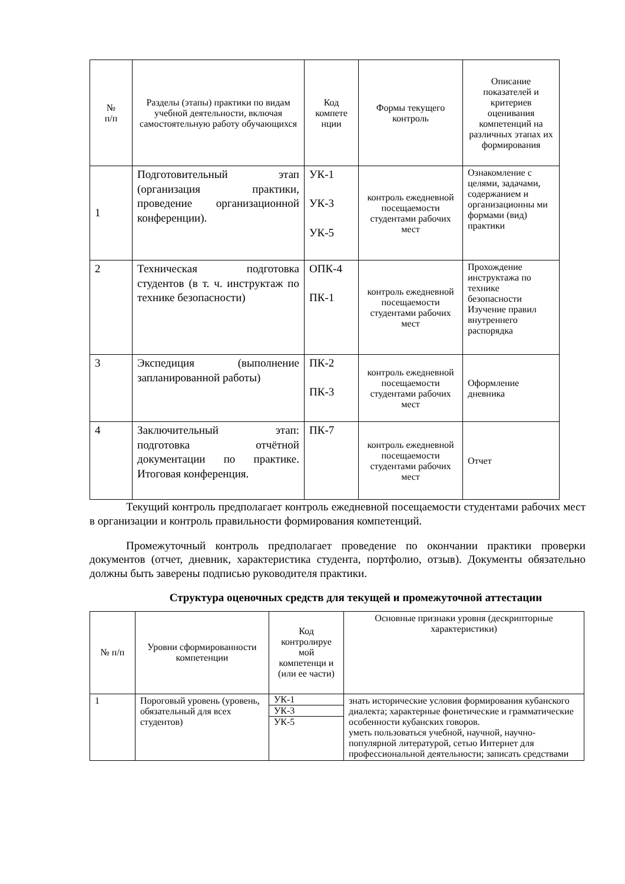| № п/п | Разделы (этапы) практики по видам учебной деятельности, включая самостоятельную работу обучающихся | Код компете нции | Формы текущего контроль | Описание показателей и критериев оценивания компетенций на различных этапах их формирования |
| --- | --- | --- | --- | --- |
| 1 | Подготовительный этап (организация практики, проведение организационной конференции). | УК-1 УК-3 УК-5 | контроль ежедневной посещаемости студентами рабочих мест | Ознакомление с целями, задачами, содержанием и организационны ми формами (вид) практики |
| 2 | Техническая подготовка студентов (в т. ч. инструктаж по технике безопасности) | ОПК-4 ПК-1 | контроль ежедневной посещаемости студентами рабочих мест | Прохождение инструктажа по технике безопасности Изучение правил внутреннего распорядка |
| 3 | Экспедиция (выполнение запланированной работы) | ПК-2 ПК-3 | контроль ежедневной посещаемости студентами рабочих мест | Оформление дневника |
| 4 | Заключительный этап: подготовка отчётной документации по практике. Итоговая конференция. | ПК-7 | контроль ежедневной посещаемости студентами рабочих мест | Отчет |
Текущий контроль предполагает контроль ежедневной посещаемости студентами рабочих мест в организации и контроль правильности формирования компетенций.
Промежуточный контроль предполагает проведение по окончании практики проверки документов (отчет, дневник, характеристика студента, портфолио, отзыв). Документы обязательно должны быть заверены подписью руководителя практики.
Структура оценочных средств для текущей и промежуточной аттестации
| № п/п | Уровни сформированности компетенции | Код контролируе мой компетенци и (или ее части) | Основные признаки уровня (дескрипторные характеристики) |
| --- | --- | --- | --- |
| 1 | Пороговый уровень (уровень, обязательный для всех студентов) | УК-1 УК-3 УК-5 | знать исторические условия формирования кубанского диалекта; характерные фонетические и грамматические особенности кубанских говоров. уметь пользоваться учебной, научной, научно-популярной литературой, сетью Интернет для профессиональной деятельности; записать средствами |